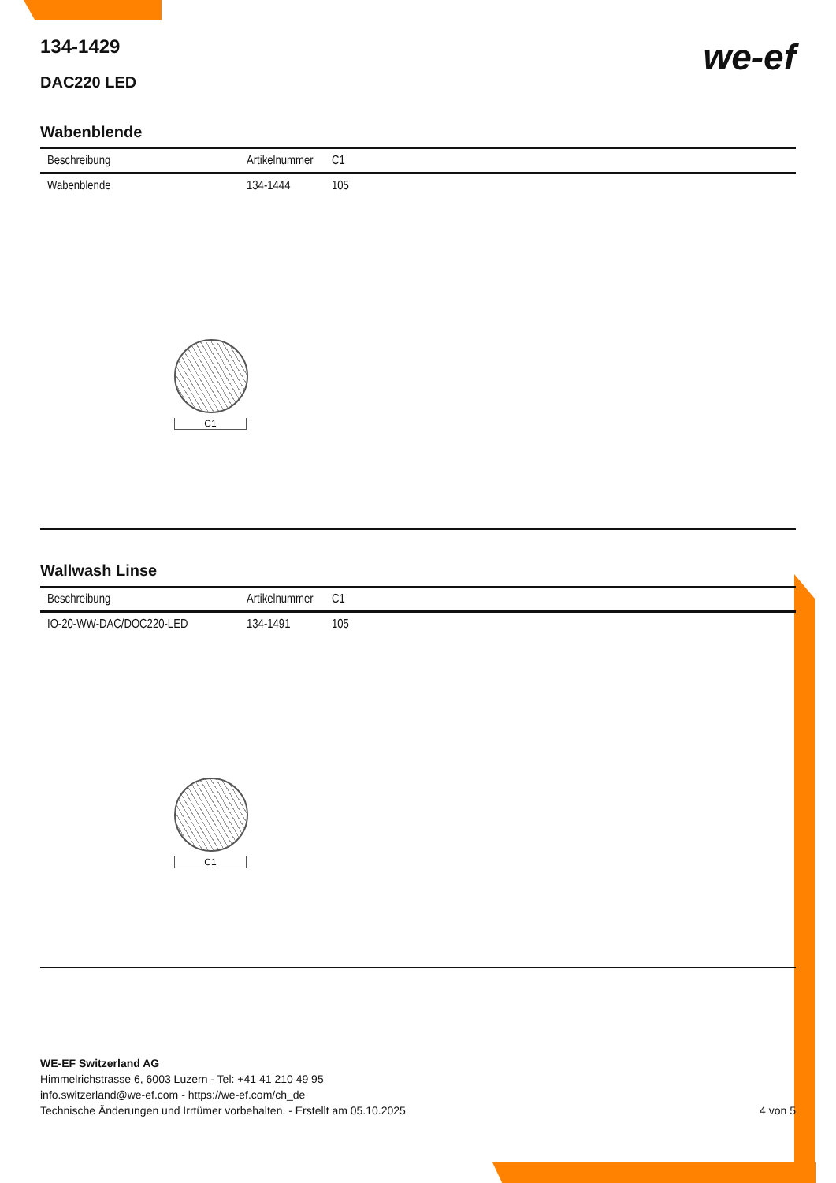we-ef
134-1429
DAC220 LED
Wabenblende
| Beschreibung | Artikelnummer | C1 |
| --- | --- | --- |
| Wabenblende | 134-1444 | 105 |
C1
Wallwash Linse
| Beschreibung | Artikelnummer | C1 |
| --- | --- | --- |
| IO-20-WW-DAC/DOC220-LED | 134-1491 | 105 |
C1
WE-EF Switzerland AG
Himmelrichstrasse 6, 6003 Luzern - Tel: +41 41 210 49 95
info.switzerland@we-ef.com - https://we-ef.com/ch_de
Technische Änderungen und Irrtümer vorbehalten. - Erstellt am 05.10.2025 4 von 5